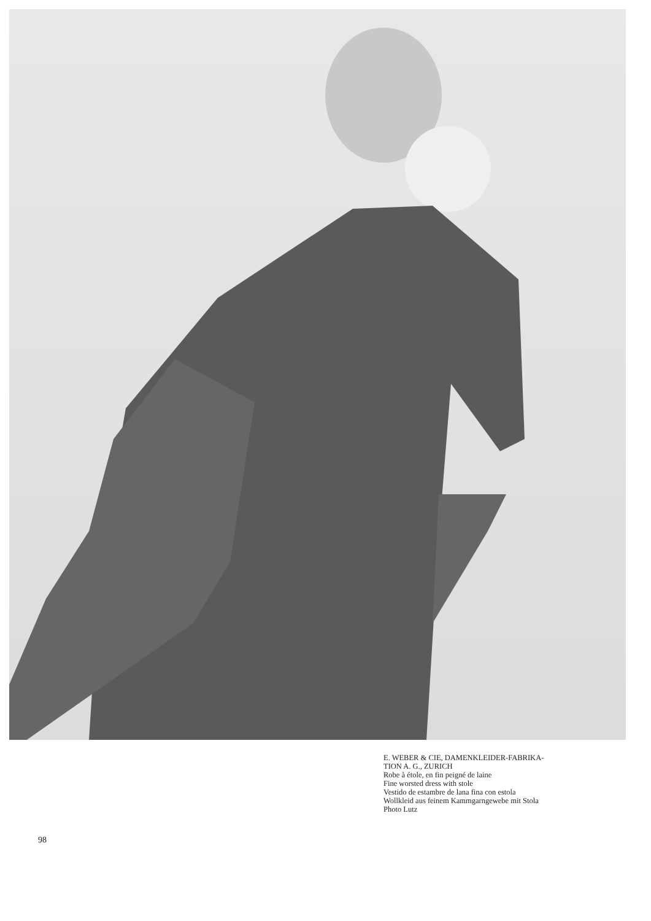98
E. WEBER & CIE, DAMENKLEIDER-FABRIKA-
TION A. G., ZURICH
Robe à étole, en fin peigné de laine
Fine worsted dress with stole
Vestido de estambre de lana fina con estola
Wollkleid aus feinem Kammgarngewebe mit Stola
Photo Lutz